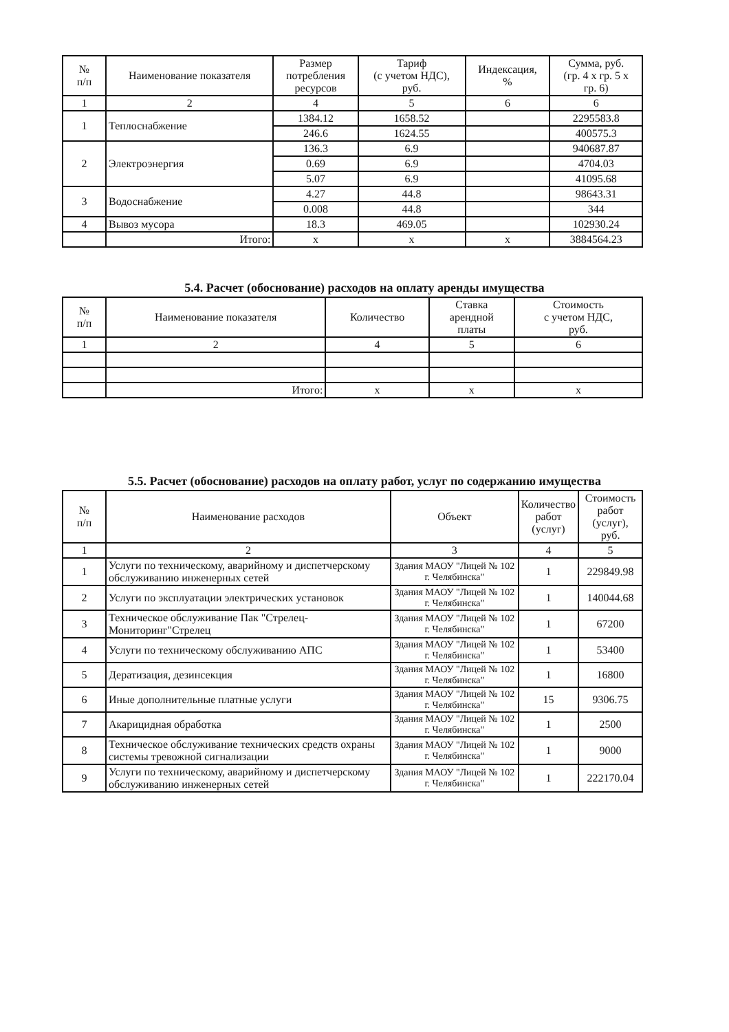| № п/п | Наименование показателя | Размер потребления ресурсов | Тариф (с учетом НДС), руб. | Индексация, % | Сумма, руб. (гр. 4 х гр. 5 х гр. 6) |
| --- | --- | --- | --- | --- | --- |
| 1 | 2 | 4 | 5 | 6 | 6 |
| 1 | Теплоснабжение | 1384.12 | 1658.52 | | 2295583.8 |
| | | 246.6 | 1624.55 | | 400575.3 |
| 2 | Электроэнергия | 136.3 | 6.9 | | 940687.87 |
| | | 0.69 | 6.9 | | 4704.03 |
| | | 5.07 | 6.9 | | 41095.68 |
| 3 | Водоснабжение | 4.27 | 44.8 | | 98643.31 |
| | | 0.008 | 44.8 | | 344 |
| 4 | Вывоз мусора | 18.3 | 469.05 | | 102930.24 |
| | Итого: | х | х | х | 3884564.23 |
5.4. Расчет (обоснование) расходов на оплату аренды имущества
| № п/п | Наименование показателя | Количество | Ставка арендной платы | Стоимость с учетом НДС, руб. |
| --- | --- | --- | --- | --- |
| 1 | 2 | 4 | 5 | 6 |
| | Итого: | х | х | х |
5.5. Расчет (обоснование) расходов на оплату работ, услуг по содержанию имущества
| № п/п | Наименование расходов | Объект | Количество работ (услуг) | Стоимость работ (услуг), руб. |
| --- | --- | --- | --- | --- |
| 1 | 2 | 3 | 4 | 5 |
| 1 | Услуги по техническому, аварийному и диспетчерскому обслуживанию инженерных сетей | Здания МАОУ "Лицей № 102 г. Челябинска" | 1 | 229849.98 |
| 2 | Услуги по эксплуатации электрических установок | Здания МАОУ "Лицей № 102 г. Челябинска" | 1 | 140044.68 |
| 3 | Техническое обслуживание Пак "Стрелец-Мониторинг"Стрелец | Здания МАОУ "Лицей № 102 г. Челябинска" | 1 | 67200 |
| 4 | Услуги по техническому обслуживанию АПС | Здания МАОУ "Лицей № 102 г. Челябинска" | 1 | 53400 |
| 5 | Дератизация, дезинсекция | Здания МАОУ "Лицей № 102 г. Челябинска" | 1 | 16800 |
| 6 | Иные дополнительные платные услуги | Здания МАОУ "Лицей № 102 г. Челябинска" | 15 | 9306.75 |
| 7 | Акарицидная обработка | Здания МАОУ "Лицей № 102 г. Челябинска" | 1 | 2500 |
| 8 | Техническое обслуживание технических средств охраны системы тревожной сигнализации | Здания МАОУ "Лицей № 102 г. Челябинска" | 1 | 9000 |
| 9 | Услуги по техническому, аварийному и диспетчерскому обслуживанию инженерных сетей | Здания МАОУ "Лицей № 102 г. Челябинска" | 1 | 222170.04 |